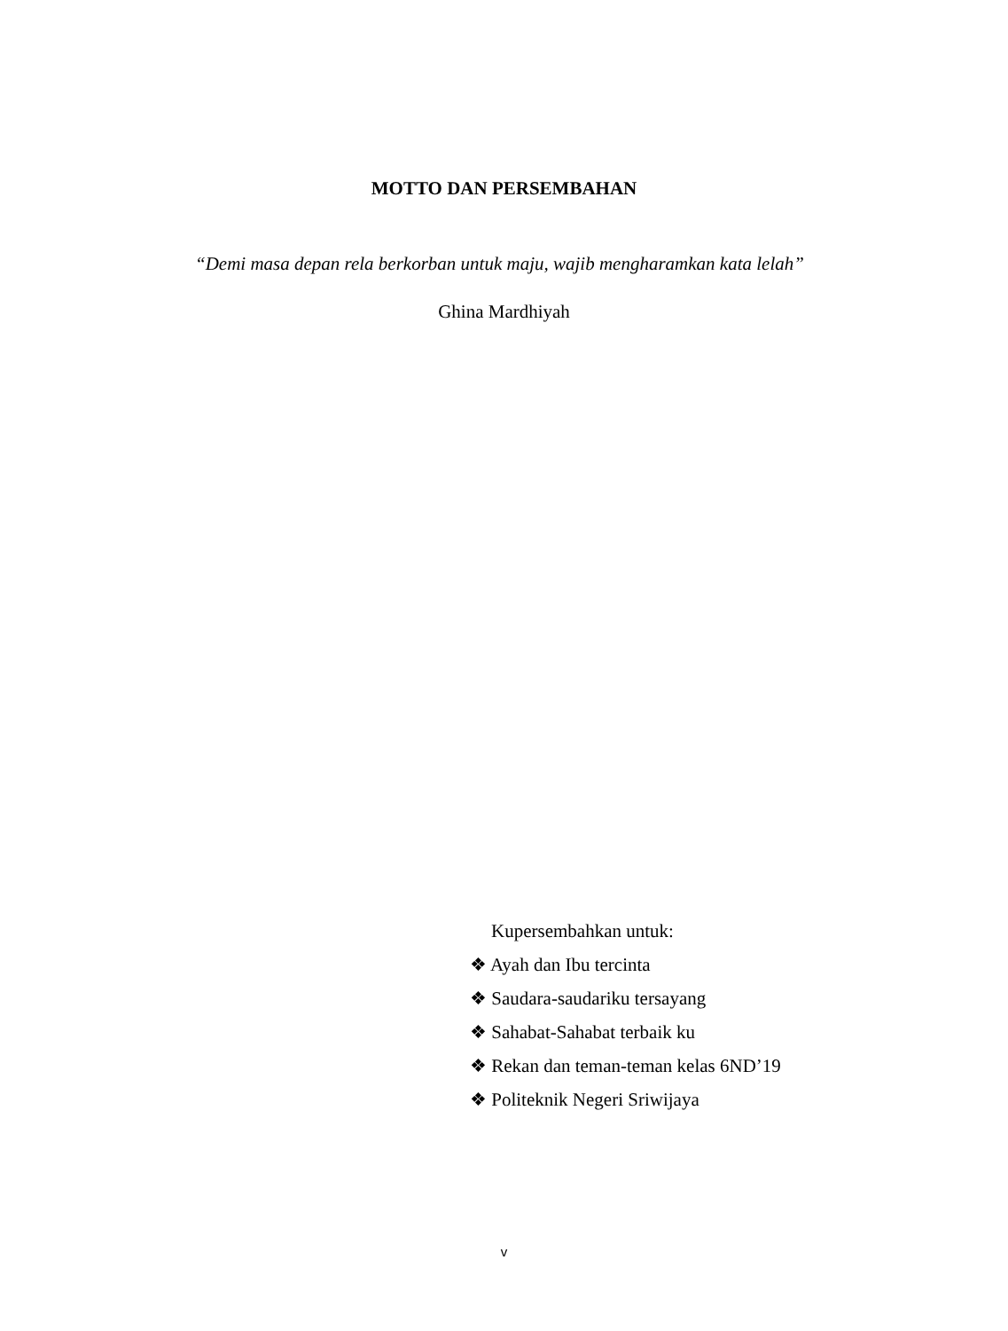MOTTO DAN PERSEMBAHAN
“Demi masa depan rela berkorban untuk maju, wajib mengharamkan kata lelah”
Ghina Mardhiyah
Kupersembahkan untuk:
❖ Ayah dan Ibu tercinta
❖ Saudara-saudariku tersayang
❖ Sahabat-Sahabat terbaik ku
❖ Rekan dan teman-teman kelas 6ND’19
❖ Politeknik Negeri Sriwijaya
v